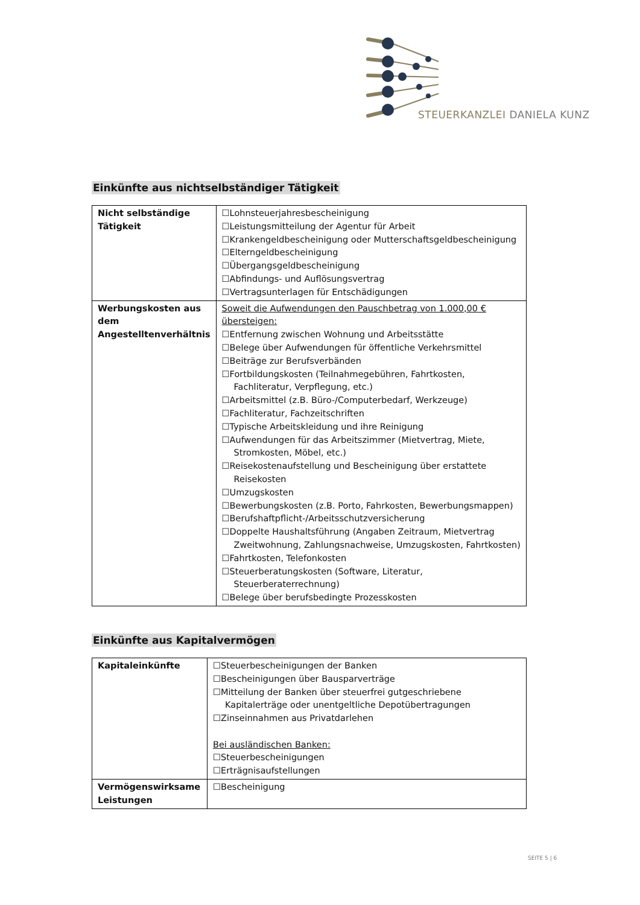STEUERKANZLEI DANIELA KUNZ
Einkünfte aus nichtselbständiger Tätigkeit
| Nicht selbständige Tätigkeit | ☐Lohnsteuerjahresbescheinigung ☐Leistungsmitteilung der Agentur für Arbeit ☐Krankengeldbescheinigung oder Mutterschaftsgeldbescheinigung ☐Elterngeldbescheinigung ☐Übergangsgeldbescheinigung ☐Abfindungs- und Auflösungsvertrag ☐Vertragsunterlagen für Entschädigungen |
| Werbungskosten aus dem Angestelltenverhältnis | Soweit die Aufwendungen den Pauschbetrag von 1.000,00 € übersteigen: ☐Entfernung zwischen Wohnung und Arbeitsstätte ☐Belege über Aufwendungen für öffentliche Verkehrsmittel ☐Beiträge zur Berufsverbänden ☐Fortbildungskosten (Teilnahmegebühren, Fahrtkosten, Fachliteratur, Verpflegung, etc.) ☐Arbeitsmittel (z.B. Büro-/Computerbedarf, Werkzeuge) ☐Fachliteratur, Fachzeitschriften ☐Typische Arbeitskleidung und ihre Reinigung ☐Aufwendungen für das Arbeitszimmer (Mietvertrag, Miete, Stromkosten, Möbel, etc.) ☐Reisekostenaufstellung und Bescheinigung über erstattete Reisekosten ☐Umzugskosten ☐Bewerbungskosten (z.B. Porto, Fahrkosten, Bewerbungsmappen) ☐Berufshaftpflicht-/Arbeitsschutzversicherung ☐Doppelte Haushaltsführung (Angaben Zeitraum, Mietvertrag Zweitwohnung, Zahlungsnachweise, Umzugskosten, Fahrtkosten) ☐Fahrtkosten, Telefonkosten ☐Steuerberatungskosten (Software, Literatur, Steuerberaterrechnung) ☐Belege über berufsbedingte Prozesskosten |
Einkünfte aus Kapitalvermögen
| Kapitaleinkünfte | ☐Steuerbescheinigungen der Banken ☐Bescheinigungen über Bausparverträge ☐Mitteilung der Banken über steuerfrei gutgeschriebene Kapitalerträge oder unentgeltliche Depotübertragungen ☐Zinseinnahmen aus Privatdarlehen Bei ausländischen Banken: ☐Steuerbescheinigungen ☐Erträgnisaufstellungen |
| Vermögenswirksame Leistungen | ☐Bescheinigung |
SEITE 5 | 6